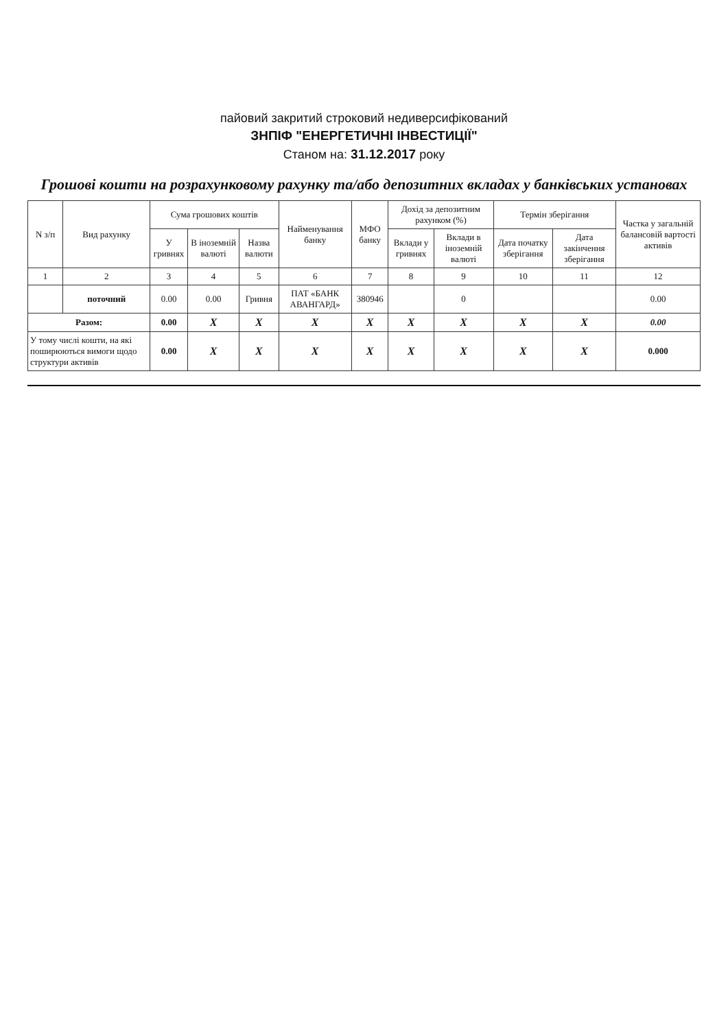пайовий закритий строковий недиверсифікований
ЗНПІФ "ЕНЕРГЕТИЧНІ ІНВЕСТИЦІЇ"
Станом на: 31.12.2017 року
Грошові кошти на розрахунковому рахунку та/або депозитних вкладах у банківських установах
| N з/п | Вид рахунку | Сума грошових коштів | | | Найменування банку | МФО банку | Дохід за депозитним рахунком (%) | | Термін зберігання | | Частка у загальній балансовій вартості активів |
| --- | --- | --- | --- | --- | --- | --- | --- | --- | --- | --- | --- |
| | | У гривнях | В іноземній валюті | Назва валюти | | | Вклади у гривнях | Вклади в іноземній валюті | Дата початку зберігання | Дата закінчення зберігання | |
| 1 | 2 | 3 | 4 | 5 | 6 | 7 | 8 | 9 | 10 | 11 | 12 |
| | поточний | 0.00 | 0.00 | Гривня | ПАТ «БАНК АВАНГАРД» | 380946 | | 0 | | | 0.00 |
| Разом: | | 0.00 | X | X | X | X | X | X | X | X | 0.00 |
| У тому числі кошти, на які поширюються вимоги щодо структури активів | | 0.00 | X | X | X | X | X | X | X | X | 0.000 |